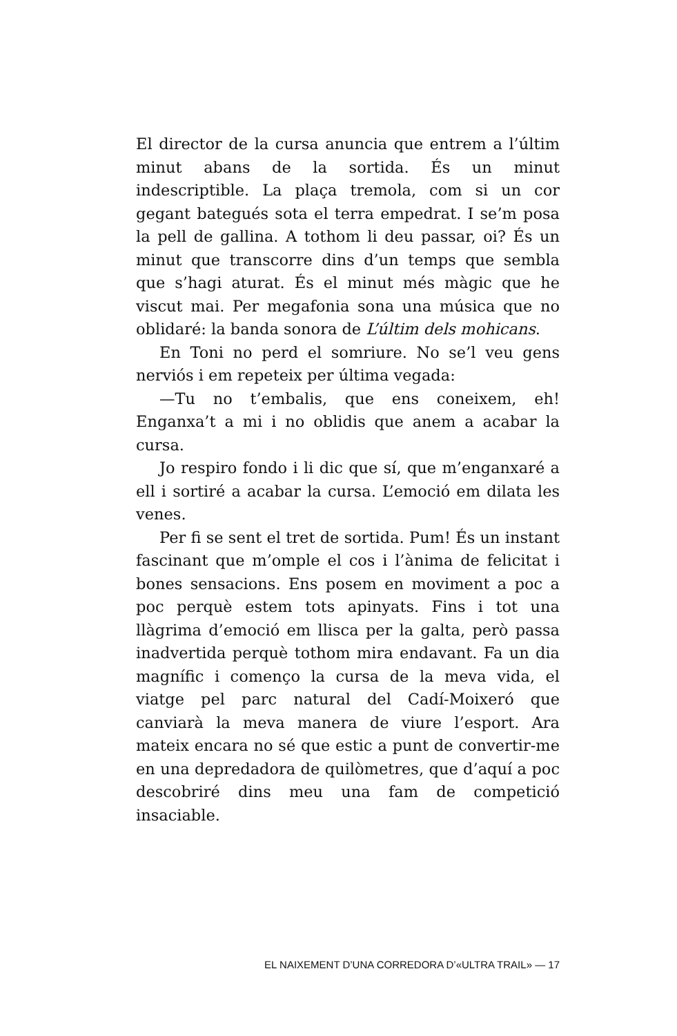El director de la cursa anuncia que entrem a l’últim minut abans de la sortida. És un minut indescriptible. La plaça tremola, com si un cor gegant bategués sota el terra empedrat. I se’m posa la pell de gallina. A tothom li deu passar, oi? És un minut que transcorre dins d’un temps que sembla que s’hagi aturat. És el minut més màgic que he viscut mai. Per megafonia sona una música que no oblidaré: la banda sonora de L’últim dels mohicans.
En Toni no perd el somriure. No se’l veu gens nerviós i em repeteix per última vegada:
—Tu no t’embalis, que ens coneixem, eh! Enganxa’t a mi i no oblidis que anem a acabar la cursa.
Jo respiro fondo i li dic que sí, que m’enganxaré a ell i sortiré a acabar la cursa. L’emoció em dilata les venes.
Per fi se sent el tret de sortida. Pum! És un instant fascinant que m’omple el cos i l’ànima de felicitat i bones sensacions. Ens posem en moviment a poc a poc perquè estem tots apinyats. Fins i tot una llàgrima d’emoció em llisca per la galta, però passa inadvertida perquè tothom mira endavant. Fa un dia magnífic i començo la cursa de la meva vida, el viatge pel parc natural del Cadí-Moixeró que canviarà la meva manera de viure l’esport. Ara mateix encara no sé que estic a punt de convertir-me en una depredadora de quilòmetres, que d’aquí a poc descobriré dins meu una fam de competició insaciable.
EL NAIXEMENT D’UNA CORREDORA D’«ULTRA TRAIL» — 17